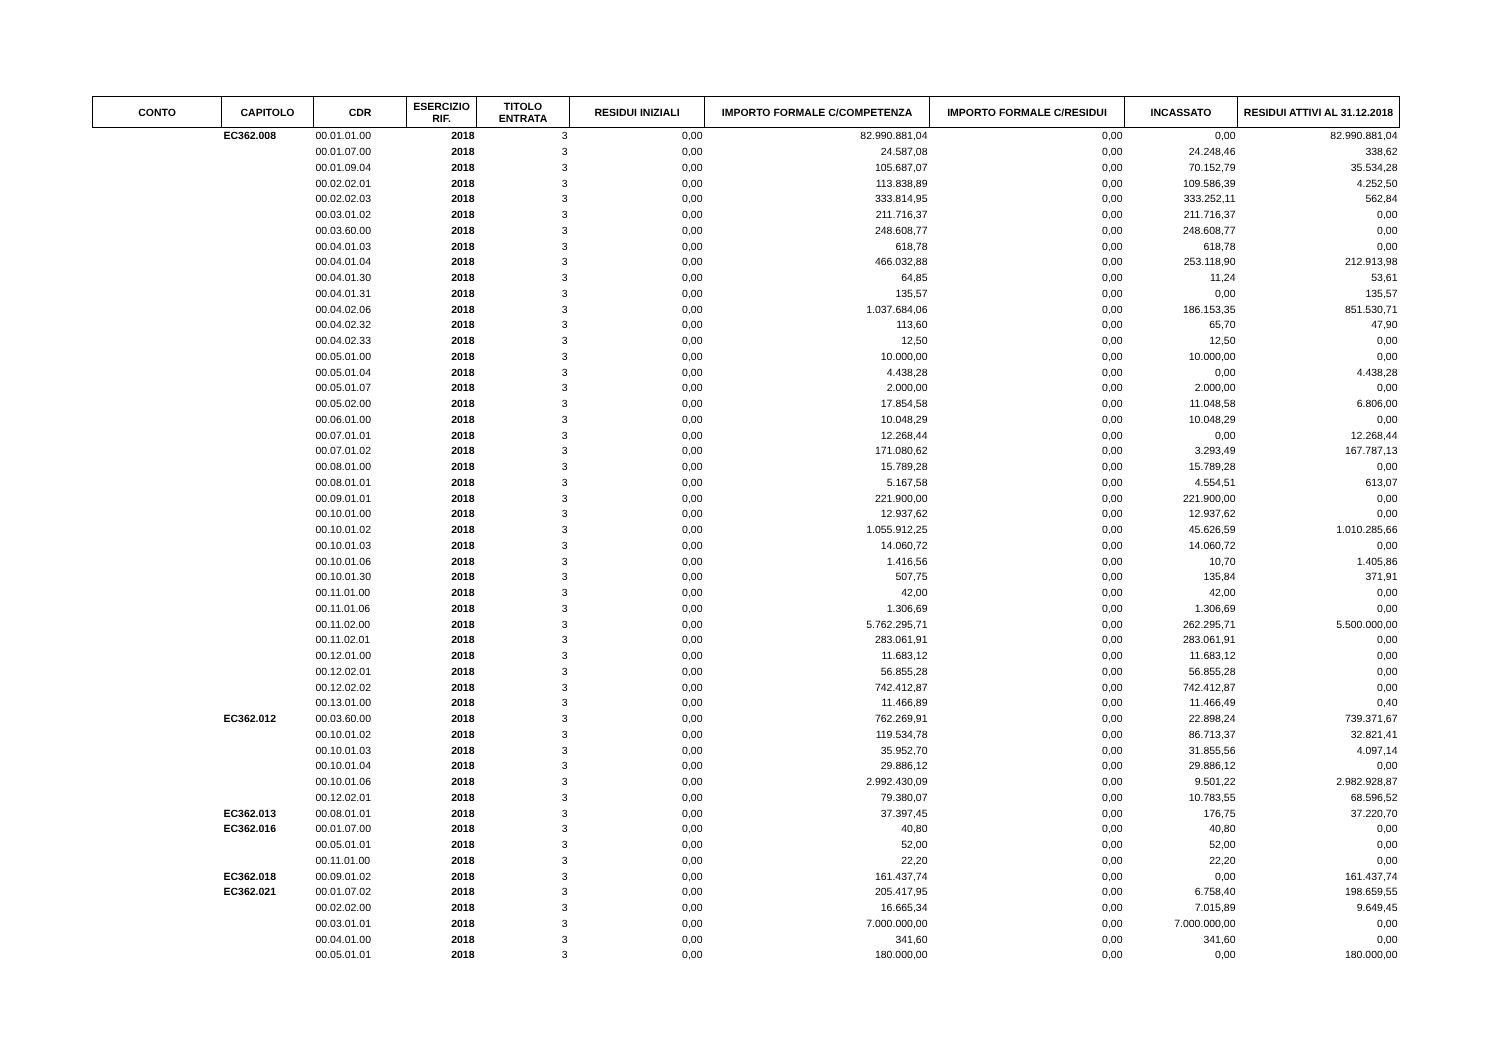| CONTO | CAPITOLO | CDR | ESERCIZIO RIF. | TITOLO ENTRATA | RESIDUI INIZIALI | IMPORTO FORMALE C/COMPETENZA | IMPORTO FORMALE C/RESIDUI | INCASSATO | RESIDUI ATTIVI AL 31.12.2018 |
| --- | --- | --- | --- | --- | --- | --- | --- | --- | --- |
| | EC362.008 | 00.01.01.00 | 2018 | 3 | 0,00 | 82.990.881,04 | 0,00 | 0,00 | 82.990.881,04 |
| | | 00.01.07.00 | 2018 | 3 | 0,00 | 24.587,08 | 0,00 | 24.248,46 | 338,62 |
| | | 00.01.09.04 | 2018 | 3 | 0,00 | 105.687,07 | 0,00 | 70.152,79 | 35.534,28 |
| | | 00.02.02.01 | 2018 | 3 | 0,00 | 113.838,89 | 0,00 | 109.586,39 | 4.252,50 |
| | | 00.02.02.03 | 2018 | 3 | 0,00 | 333.814,95 | 0,00 | 333.252,11 | 562,84 |
| | | 00.03.01.02 | 2018 | 3 | 0,00 | 211.716,37 | 0,00 | 211.716,37 | 0,00 |
| | | 00.03.60.00 | 2018 | 3 | 0,00 | 248.608,77 | 0,00 | 248.608,77 | 0,00 |
| | | 00.04.01.03 | 2018 | 3 | 0,00 | 618,78 | 0,00 | 618,78 | 0,00 |
| | | 00.04.01.04 | 2018 | 3 | 0,00 | 466.032,88 | 0,00 | 253.118,90 | 212.913,98 |
| | | 00.04.01.30 | 2018 | 3 | 0,00 | 64,85 | 0,00 | 11,24 | 53,61 |
| | | 00.04.01.31 | 2018 | 3 | 0,00 | 135,57 | 0,00 | 0,00 | 135,57 |
| | | 00.04.02.06 | 2018 | 3 | 0,00 | 1.037.684,06 | 0,00 | 186.153,35 | 851.530,71 |
| | | 00.04.02.32 | 2018 | 3 | 0,00 | 113,60 | 0,00 | 65,70 | 47,90 |
| | | 00.04.02.33 | 2018 | 3 | 0,00 | 12,50 | 0,00 | 12,50 | 0,00 |
| | | 00.05.01.00 | 2018 | 3 | 0,00 | 10.000,00 | 0,00 | 10.000,00 | 0,00 |
| | | 00.05.01.04 | 2018 | 3 | 0,00 | 4.438,28 | 0,00 | 0,00 | 4.438,28 |
| | | 00.05.01.07 | 2018 | 3 | 0,00 | 2.000,00 | 0,00 | 2.000,00 | 0,00 |
| | | 00.05.02.00 | 2018 | 3 | 0,00 | 17.854,58 | 0,00 | 11.048,58 | 6.806,00 |
| | | 00.06.01.00 | 2018 | 3 | 0,00 | 10.048,29 | 0,00 | 10.048,29 | 0,00 |
| | | 00.07.01.01 | 2018 | 3 | 0,00 | 12.268,44 | 0,00 | 0,00 | 12.268,44 |
| | | 00.07.01.02 | 2018 | 3 | 0,00 | 171.080,62 | 0,00 | 3.293,49 | 167.787,13 |
| | | 00.08.01.00 | 2018 | 3 | 0,00 | 15.789,28 | 0,00 | 15.789,28 | 0,00 |
| | | 00.08.01.01 | 2018 | 3 | 0,00 | 5.167,58 | 0,00 | 4.554,51 | 613,07 |
| | | 00.09.01.01 | 2018 | 3 | 0,00 | 221.900,00 | 0,00 | 221.900,00 | 0,00 |
| | | 00.10.01.00 | 2018 | 3 | 0,00 | 12.937,62 | 0,00 | 12.937,62 | 0,00 |
| | | 00.10.01.02 | 2018 | 3 | 0,00 | 1.055.912,25 | 0,00 | 45.626,59 | 1.010.285,66 |
| | | 00.10.01.03 | 2018 | 3 | 0,00 | 14.060,72 | 0,00 | 14.060,72 | 0,00 |
| | | 00.10.01.06 | 2018 | 3 | 0,00 | 1.416,56 | 0,00 | 10,70 | 1.405,86 |
| | | 00.10.01.30 | 2018 | 3 | 0,00 | 507,75 | 0,00 | 135,84 | 371,91 |
| | | 00.11.01.00 | 2018 | 3 | 0,00 | 42,00 | 0,00 | 42,00 | 0,00 |
| | | 00.11.01.06 | 2018 | 3 | 0,00 | 1.306,69 | 0,00 | 1.306,69 | 0,00 |
| | | 00.11.02.00 | 2018 | 3 | 0,00 | 5.762.295,71 | 0,00 | 262.295,71 | 5.500.000,00 |
| | | 00.11.02.01 | 2018 | 3 | 0,00 | 283.061,91 | 0,00 | 283.061,91 | 0,00 |
| | | 00.12.01.00 | 2018 | 3 | 0,00 | 11.683,12 | 0,00 | 11.683,12 | 0,00 |
| | | 00.12.02.01 | 2018 | 3 | 0,00 | 56.855,28 | 0,00 | 56.855,28 | 0,00 |
| | | 00.12.02.02 | 2018 | 3 | 0,00 | 742.412,87 | 0,00 | 742.412,87 | 0,00 |
| | | 00.13.01.00 | 2018 | 3 | 0,00 | 11.466,89 | 0,00 | 11.466,49 | 0,40 |
| | EC362.012 | 00.03.60.00 | 2018 | 3 | 0,00 | 762.269,91 | 0,00 | 22.898,24 | 739.371,67 |
| | | 00.10.01.02 | 2018 | 3 | 0,00 | 119.534,78 | 0,00 | 86.713,37 | 32.821,41 |
| | | 00.10.01.03 | 2018 | 3 | 0,00 | 35.952,70 | 0,00 | 31.855,56 | 4.097,14 |
| | | 00.10.01.04 | 2018 | 3 | 0,00 | 29.886,12 | 0,00 | 29.886,12 | 0,00 |
| | | 00.10.01.06 | 2018 | 3 | 0,00 | 2.992.430,09 | 0,00 | 9.501,22 | 2.982.928,87 |
| | | 00.12.02.01 | 2018 | 3 | 0,00 | 79.380,07 | 0,00 | 10.783,55 | 68.596,52 |
| | EC362.013 | 00.08.01.01 | 2018 | 3 | 0,00 | 37.397,45 | 0,00 | 176,75 | 37.220,70 |
| | EC362.016 | 00.01.07.00 | 2018 | 3 | 0,00 | 40,80 | 0,00 | 40,80 | 0,00 |
| | | 00.05.01.01 | 2018 | 3 | 0,00 | 52,00 | 0,00 | 52,00 | 0,00 |
| | | 00.11.01.00 | 2018 | 3 | 0,00 | 22,20 | 0,00 | 22,20 | 0,00 |
| | EC362.018 | 00.09.01.02 | 2018 | 3 | 0,00 | 161.437,74 | 0,00 | 0,00 | 161.437,74 |
| | EC362.021 | 00.01.07.02 | 2018 | 3 | 0,00 | 205.417,95 | 0,00 | 6.758,40 | 198.659,55 |
| | | 00.02.02.00 | 2018 | 3 | 0,00 | 16.665,34 | 0,00 | 7.015,89 | 9.649,45 |
| | | 00.03.01.01 | 2018 | 3 | 0,00 | 7.000.000,00 | 0,00 | 7.000.000,00 | 0,00 |
| | | 00.04.01.00 | 2018 | 3 | 0,00 | 341,60 | 0,00 | 341,60 | 0,00 |
| | | 00.05.01.01 | 2018 | 3 | 0,00 | 180.000,00 | 0,00 | 0,00 | 180.000,00 |